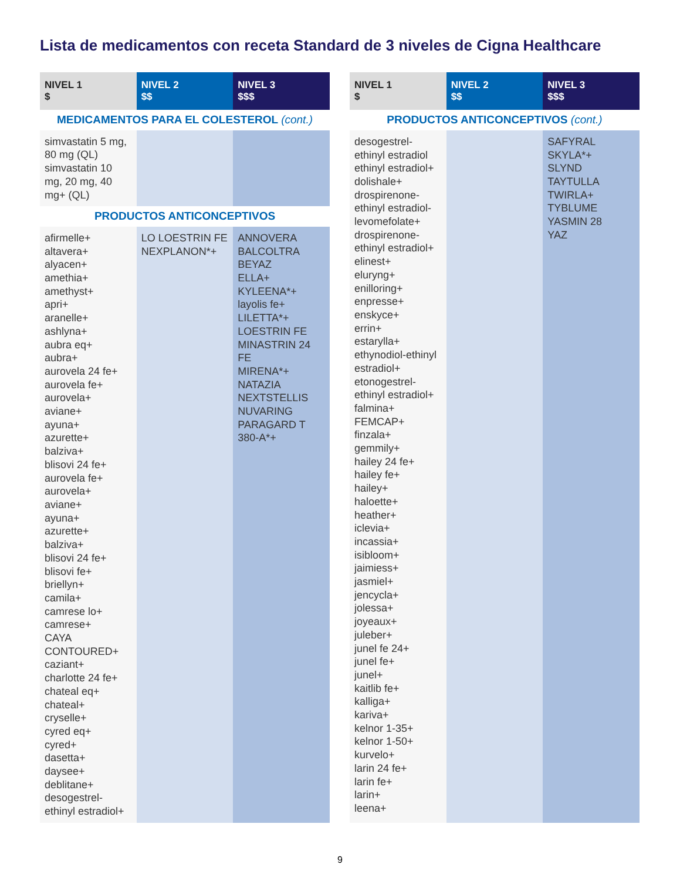Lista de medicamentos con receta Standard de 3 niveles de Cigna Healthcare
| NIVEL 1 $ | NIVEL 2 $$ | NIVEL 3 $$$ |
| --- | --- | --- |
| MEDICAMENTOS PARA EL COLESTEROL (cont.) | | |
| simvastatin 5 mg, 80 mg (QL) simvastatin 10 mg, 20 mg, 40 mg+ (QL) | | |
| PRODUCTOS ANTICONCEPTIVOS | | |
| afirmelle+ altavera+ alyacen+ amethia+ amethyst+ apri+ aranelle+ ashlyna+ aubra eq+ aubra+ aurovela 24 fe+ aurovela fe+ aurovela+ aviane+ ayuna+ azurette+ balziva+ blisovi 24 fe+ aurovela fe+ aurovela+ aviane+ ayuna+ azurette+ balziva+ blisovi 24 fe+ blisovi fe+ briellyn+ camila+ camrese lo+ camrese+ CAYA CONTOURED+ caziant+ charlotte 24 fe+ chateal eq+ chateal+ cryselle+ cyred eq+ cyred+ dasetta+ daysee+ deblitane+ desogestrel-ethinyl estradiol+ | LO LOESTRIN FE NEXPLANON*+ | ANNOVERA BALCOLTRA BEYAZ ELLA+ KYLEENA*+ layolis fe+ LILETTA*+ LOESTRIN FE MINASTRIN 24 FE MIRENA*+ NATAZIA NEXTSTELLIS NUVARING PARAGARD T 380-A*+ |
| NIVEL 1 $ | NIVEL 2 $$ | NIVEL 3 $$$ |
| --- | --- | --- |
| PRODUCTOS ANTICONCEPTIVOS (cont.) | | |
| desogestrel-ethinyl estradiol ethinyl estradiol+ dolishale+ drospirenone-ethinyl estradiol-levomefolate+ drospirenone-ethinyl estradiol+ elinest+ eluryng+ enilloring+ enpresse+ enskyce+ errin+ estarylla+ ethynodiol-ethinyl estradiol+ etonogestrel-ethinyl estradiol+ falmina+ FEMCAP+ finzala+ gemmily+ hailey 24 fe+ hailey fe+ hailey+ haloette+ heather+ iclevia+ incassia+ isibloom+ jaimiess+ jasmiel+ jencycla+ jolessa+ joyeaux+ juleber+ junel fe 24+ junel fe+ junel+ kaitlib fe+ kalliga+ kariva+ kelnor 1-35+ kelnor 1-50+ kurvelo+ larin 24 fe+ larin fe+ larin+ leena+ | | SAFYRAL SKYLA*+ SLYND TAYTULLA TWIRLA+ TYBLUME YASMIN 28 YAZ |
9